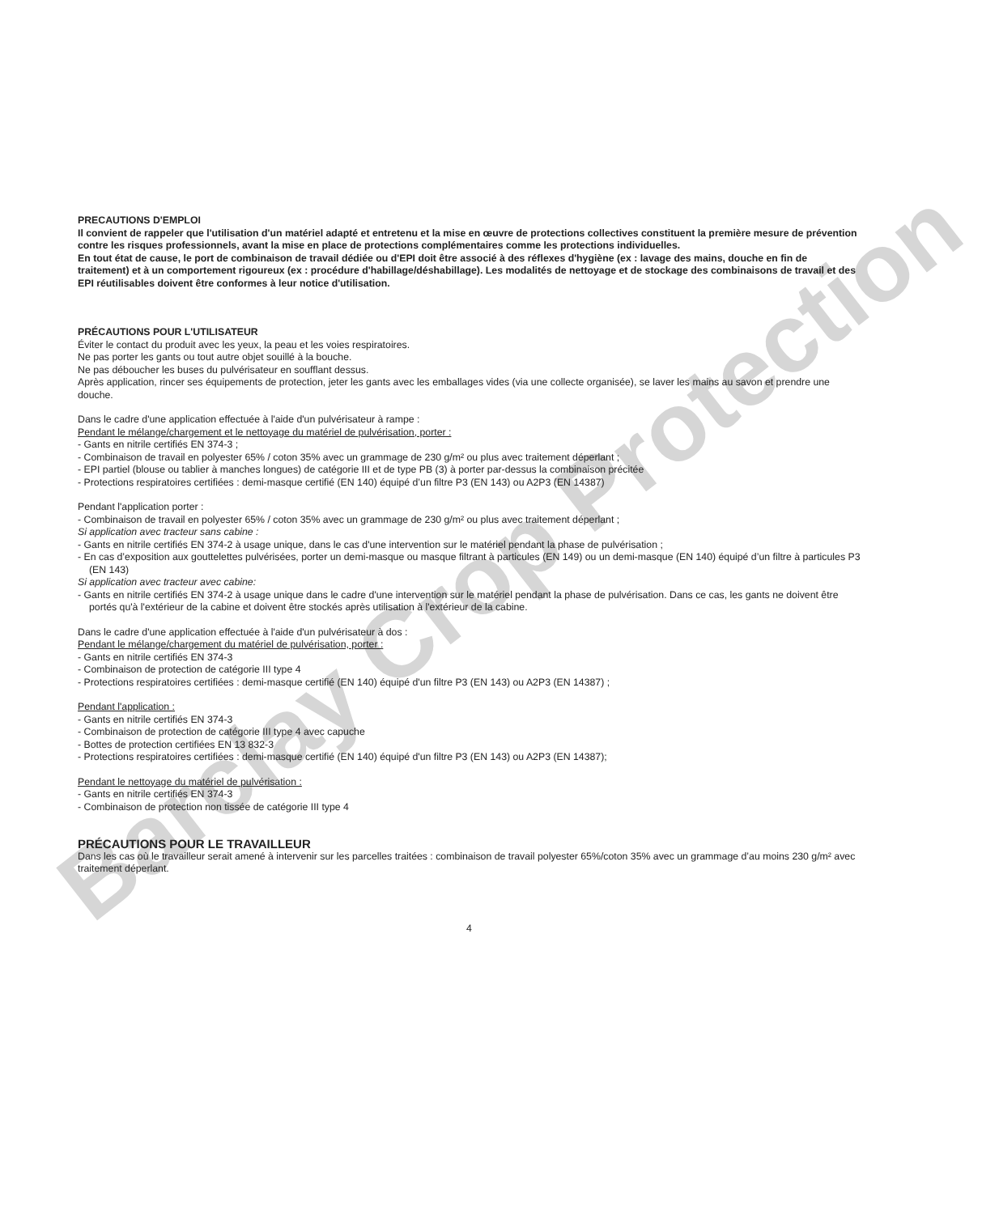Barclay Crop Protection
PRECAUTIONS D'EMPLOI
Il convient de rappeler que l'utilisation d'un matériel adapté et entretenu et la mise en œuvre de protections collectives constituent la première mesure de prévention contre les risques professionnels, avant la mise en place de protections complémentaires comme les protections individuelles.
En tout état de cause, le port de combinaison de travail dédiée ou d'EPI doit être associé à des réflexes d'hygiène (ex : lavage des mains, douche en fin de traitement) et à un comportement rigoureux (ex : procédure d'habillage/déshabillage). Les modalités de nettoyage et de stockage des combinaisons de travail et des EPI réutilisables doivent être conformes à leur notice d'utilisation.
PRÉCAUTIONS POUR L'UTILISATEUR
Éviter le contact du produit avec les yeux, la peau et les voies respiratoires.
Ne pas porter les gants ou tout autre objet souillé à la bouche.
Ne pas déboucher les buses du pulvérisateur en soufflant dessus.
Après application, rincer ses équipements de protection, jeter les gants avec les emballages vides (via une collecte organisée), se laver les mains au savon et prendre une douche.
Dans le cadre d'une application effectuée à l'aide d'un pulvérisateur à rampe :
Pendant le mélange/chargement et le nettoyage du matériel de pulvérisation, porter :
- Gants en nitrile certifiés EN 374-3 ;
- Combinaison de travail en polyester 65% / coton 35% avec un grammage de 230 g/m² ou plus avec traitement déperlant ;
- EPI partiel (blouse ou tablier à manches longues) de catégorie III et de type PB (3) à porter par-dessus la combinaison précitée
- Protections respiratoires certifiées : demi-masque certifié (EN 140) équipé d’un filtre P3 (EN 143) ou A2P3 (EN 14387)
Pendant l'application porter :
- Combinaison de travail en polyester 65% / coton 35% avec un grammage de 230 g/m² ou plus avec traitement déperlant ;
Si application avec tracteur sans cabine :
- Gants en nitrile certifiés EN 374-2 à usage unique, dans le cas d'une intervention sur le matériel pendant la phase de pulvérisation ;
- En cas d’exposition aux gouttelettes pulvérisées, porter un demi-masque ou masque filtrant à particules (EN 149) ou un demi-masque (EN 140) équipé d’un filtre à particules P3 (EN 143)
Si application avec tracteur avec cabine:
- Gants en nitrile certifiés EN 374-2 à usage unique dans le cadre d'une intervention sur le matériel pendant la phase de pulvérisation. Dans ce cas, les gants ne doivent être portés qu'à l'extérieur de la cabine et doivent être stockés après utilisation à l'extérieur de la cabine.
Dans le cadre d'une application effectuée à l'aide d'un pulvérisateur à dos :
Pendant le mélange/chargement du matériel de pulvérisation, porter :
- Gants en nitrile certifiés EN 374-3
- Combinaison de protection de catégorie III type 4
- Protections respiratoires certifiées : demi-masque certifié (EN 140) équipé d'un filtre P3 (EN 143) ou A2P3 (EN 14387) ;
Pendant l'application :
- Gants en nitrile certifiés EN 374-3
- Combinaison de protection de catégorie III type 4 avec capuche
- Bottes de protection certifiées EN 13 832-3
- Protections respiratoires certifiées : demi-masque certifié (EN 140) équipé d'un filtre P3 (EN 143) ou A2P3 (EN 14387);
Pendant le nettoyage du matériel de pulvérisation :
- Gants en nitrile certifiés EN 374-3
- Combinaison de protection non tissée de catégorie III type 4
PRÉCAUTIONS POUR LE TRAVAILLEUR
Dans les cas où le travailleur serait amené à intervenir sur les parcelles traitées : combinaison de travail polyester 65%/coton 35% avec un grammage d’au moins 230 g/m² avec traitement déperlant.
4